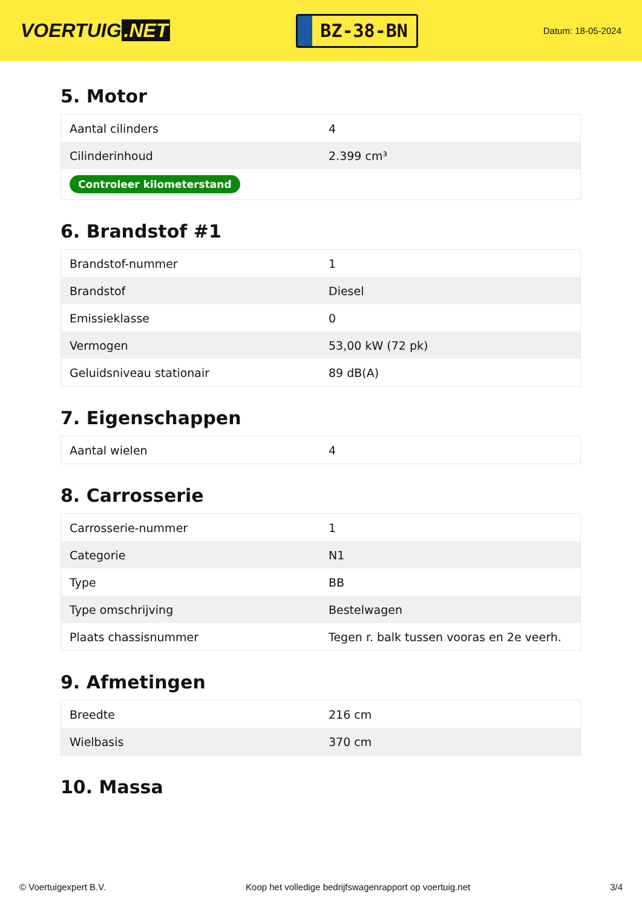VOERTUIG.NET
BZ-38-BN
Datum: 18-05-2024
5. Motor
| Aantal cilinders | 4 |
| Cilinderinhoud | 2.399 cm³ |
| Controleer kilometerstand | |
6. Brandstof #1
| Brandstof-nummer | 1 |
| Brandstof | Diesel |
| Emissieklasse | 0 |
| Vermogen | 53,00 kW (72 pk) |
| Geluidsniveau stationair | 89 dB(A) |
7. Eigenschappen
| Aantal wielen | 4 |
8. Carrosserie
| Carrosserie-nummer | 1 |
| Categorie | N1 |
| Type | BB |
| Type omschrijving | Bestelwagen |
| Plaats chassisnummer | Tegen r. balk tussen vooras en 2e veerh. |
9. Afmetingen
| Breedte | 216 cm |
| Wielbasis | 370 cm |
10. Massa
© Voertuigexpert B.V. Koop het volledige bedrijfswagenrapport op voertuig.net 3/4